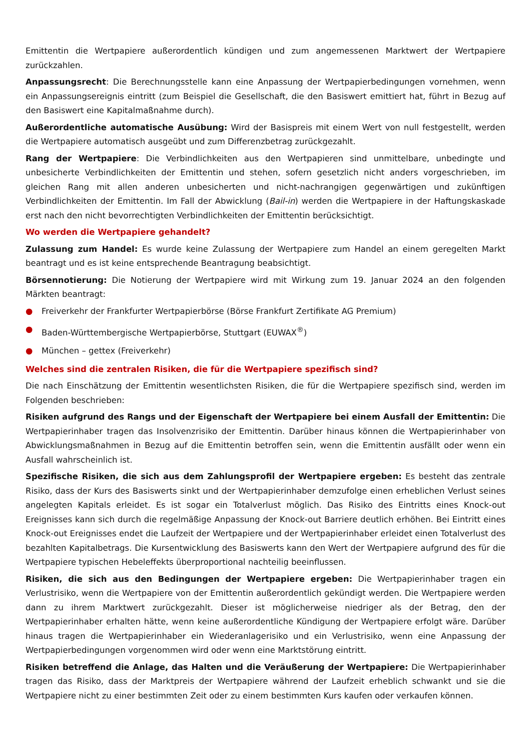Emittentin die Wertpapiere außerordentlich kündigen und zum angemessenen Marktwert der Wertpapiere zurückzahlen.
Anpassungsrecht: Die Berechnungsstelle kann eine Anpassung der Wertpapierbedingungen vornehmen, wenn ein Anpassungsereignis eintritt (zum Beispiel die Gesellschaft, die den Basiswert emittiert hat, führt in Bezug auf den Basiswert eine Kapitalmaßnahme durch).
Außerordentliche automatische Ausübung: Wird der Basispreis mit einem Wert von null festgestellt, werden die Wertpapiere automatisch ausgeübt und zum Differenzbetrag zurückgezahlt.
Rang der Wertpapiere: Die Verbindlichkeiten aus den Wertpapieren sind unmittelbare, unbedingte und unbesicherte Verbindlichkeiten der Emittentin und stehen, sofern gesetzlich nicht anders vorgeschrieben, im gleichen Rang mit allen anderen unbesicherten und nicht-nachrangigen gegenwärtigen und zukünftigen Verbindlichkeiten der Emittentin. Im Fall der Abwicklung (Bail-in) werden die Wertpapiere in der Haftungskaskade erst nach den nicht bevorrechtigten Verbindlichkeiten der Emittentin berücksichtigt.
Wo werden die Wertpapiere gehandelt?
Zulassung zum Handel: Es wurde keine Zulassung der Wertpapiere zum Handel an einem geregelten Markt beantragt und es ist keine entsprechende Beantragung beabsichtigt.
Börsennotierung: Die Notierung der Wertpapiere wird mit Wirkung zum 19. Januar 2024 an den folgenden Märkten beantragt:
● Freiverkehr der Frankfurter Wertpapierbörse (Börse Frankfurt Zertifikate AG Premium)
● Baden-Württembergische Wertpapierbörse, Stuttgart (EUWAX<sup>®</sup>)
● München – gettex (Freiverkehr)
Welches sind die zentralen Risiken, die für die Wertpapiere spezifisch sind?
Die nach Einschätzung der Emittentin wesentlichsten Risiken, die für die Wertpapiere spezifisch sind, werden im Folgenden beschrieben:
Risiken aufgrund des Rangs und der Eigenschaft der Wertpapiere bei einem Ausfall der Emittentin: Die Wertpapierinhaber tragen das Insolvenzrisiko der Emittentin. Darüber hinaus können die Wertpapierinhaber von Abwicklungsmaßnahmen in Bezug auf die Emittentin betroffen sein, wenn die Emittentin ausfällt oder wenn ein Ausfall wahrscheinlich ist.
Spezifische Risiken, die sich aus dem Zahlungsprofil der Wertpapiere ergeben: Es besteht das zentrale Risiko, dass der Kurs des Basiswerts sinkt und der Wertpapierinhaber demzufolge einen erheblichen Verlust seines angelegten Kapitals erleidet. Es ist sogar ein Totalverlust möglich. Das Risiko des Eintritts eines Knock-out Ereignisses kann sich durch die regelmäßige Anpassung der Knock-out Barriere deutlich erhöhen. Bei Eintritt eines Knock-out Ereignisses endet die Laufzeit der Wertpapiere und der Wertpapierinhaber erleidet einen Totalverlust des bezahlten Kapitalbetrags. Die Kursentwicklung des Basiswerts kann den Wert der Wertpapiere aufgrund des für die Wertpapiere typischen Hebeleffekts überproportional nachteilig beeinflussen.
Risiken, die sich aus den Bedingungen der Wertpapiere ergeben: Die Wertpapierinhaber tragen ein Verlustrisiko, wenn die Wertpapiere von der Emittentin außerordentlich gekündigt werden. Die Wertpapiere werden dann zu ihrem Marktwert zurückgezahlt. Dieser ist möglicherweise niedriger als der Betrag, den der Wertpapierinhaber erhalten hätte, wenn keine außerordentliche Kündigung der Wertpapiere erfolgt wäre. Darüber hinaus tragen die Wertpapierinhaber ein Wiederanlagerisiko und ein Verlustrisiko, wenn eine Anpassung der Wertpapierbedingungen vorgenommen wird oder wenn eine Marktstörung eintritt.
Risiken betreffend die Anlage, das Halten und die Veräußerung der Wertpapiere: Die Wertpapierinhaber tragen das Risiko, dass der Marktpreis der Wertpapiere während der Laufzeit erheblich schwankt und sie die Wertpapiere nicht zu einer bestimmten Zeit oder zu einem bestimmten Kurs kaufen oder verkaufen können.